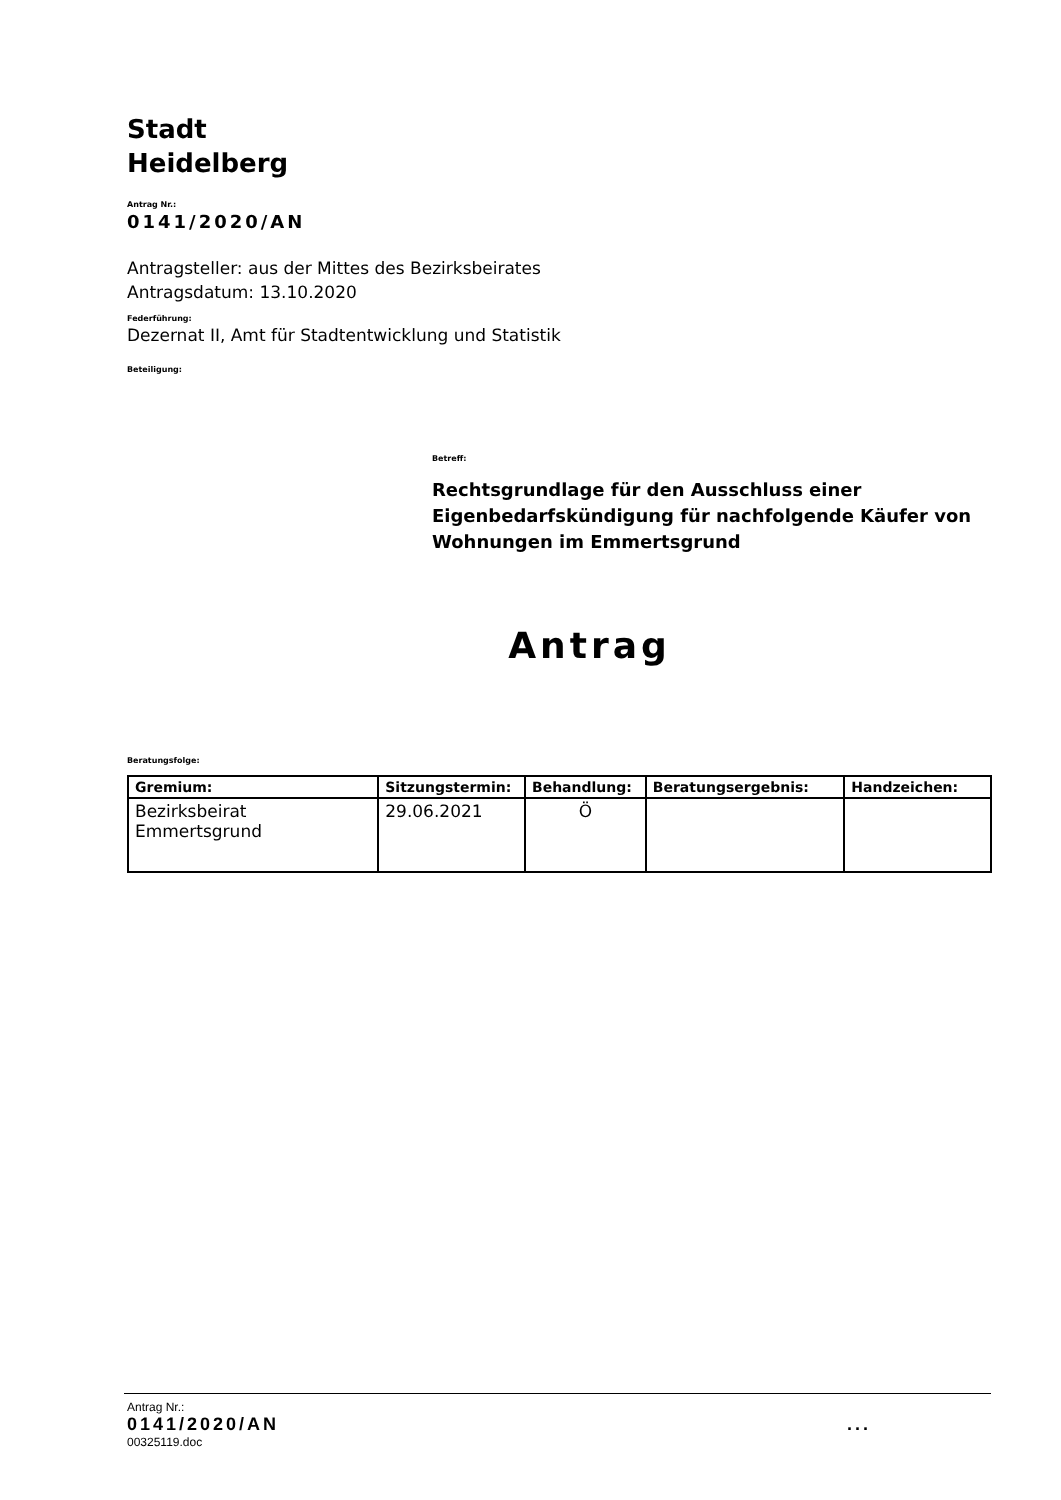Stadt
Heidelberg
Antrag Nr.:
0141/2020/AN
Antragsteller: aus der Mittes des Bezirksbeirates
Antragsdatum: 13.10.2020
Federführung:
Dezernat II, Amt für Stadtentwicklung und Statistik
Beteiligung:
Betreff:
Rechtsgrundlage für den Ausschluss einer Eigenbedarfskündigung für nachfolgende Käufer von Wohnungen im Emmertsgrund
Antrag
Beratungsfolge:
| Gremium: | Sitzungstermin: | Behandlung: | Beratungsergebnis: | Handzeichen: |
| --- | --- | --- | --- | --- |
| Bezirksbeirat Emmertsgrund | 29.06.2021 | Ö | | |
Antrag Nr.:
0141/2020/AN...
00325119.doc